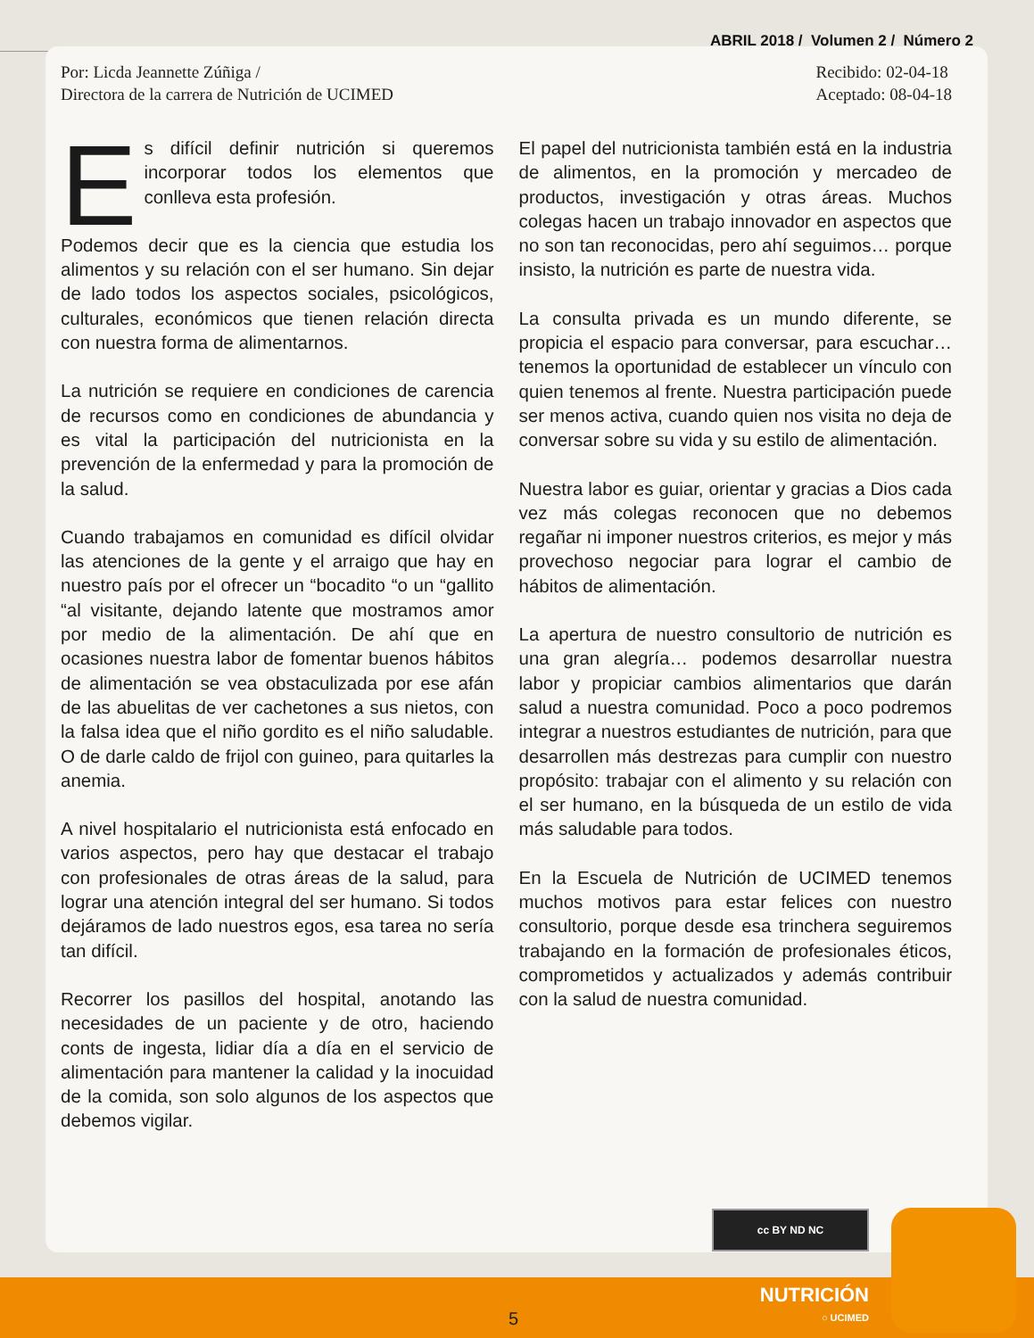ABRIL 2018 / Volumen 2 / Número 2
Por: Licda Jeannette Zúñiga /
Directora de la carrera de Nutrición de UCIMED
Recibido: 02-04-18
Aceptado: 08-04-18
Es difícil definir nutrición si queremos incorporar todos los elementos que conlleva esta profesión.
Podemos decir que es la ciencia que estudia los alimentos y su relación con el ser humano. Sin dejar de lado todos los aspectos sociales, psicológicos, culturales, económicos que tienen relación directa con nuestra forma de alimentarnos.
La nutrición se requiere en condiciones de carencia de recursos como en condiciones de abundancia y es vital la participación del nutricionista en la prevención de la enfermedad y para la promoción de la salud.
Cuando trabajamos en comunidad es difícil olvidar las atenciones de la gente y el arraigo que hay en nuestro país por el ofrecer un “bocadito “o un “gallito “al visitante, dejando latente que mostramos amor por medio de la alimentación. De ahí que en ocasiones nuestra labor de fomentar buenos hábitos de alimentación se vea obstaculizada por ese afán de las abuelitas de ver cachetones a sus nietos, con la falsa idea que el niño gordito es el niño saludable. O de darle caldo de frijol con guineo, para quitarles la anemia.
A nivel hospitalario el nutricionista está enfocado en varios aspectos, pero hay que destacar el trabajo con profesionales de otras áreas de la salud, para lograr una atención integral del ser humano. Si todos dejáramos de lado nuestros egos, esa tarea no sería tan difícil.
Recorrer los pasillos del hospital, anotando las necesidades de un paciente y de otro, haciendo conts de ingesta, lidiar día a día en el servicio de alimentación para mantener la calidad y la inocuidad de la comida, son solo algunos de los aspectos que debemos vigilar.
El papel del nutricionista también está en la industria de alimentos, en la promoción y mercadeo de productos, investigación y otras áreas. Muchos colegas hacen un trabajo innovador en aspectos que no son tan reconocidas, pero ahí seguimos… porque insisto, la nutrición es parte de nuestra vida.
La consulta privada es un mundo diferente, se propicia el espacio para conversar, para escuchar… tenemos la oportunidad de establecer un vínculo con quien tenemos al frente. Nuestra participación puede ser menos activa, cuando quien nos visita no deja de conversar sobre su vida y su estilo de alimentación.
Nuestra labor es guiar, orientar y gracias a Dios cada vez más colegas reconocen que no debemos regañar ni imponer nuestros criterios, es mejor y más provechoso negociar para lograr el cambio de hábitos de alimentación.
La apertura de nuestro consultorio de nutrición es una gran alegría… podemos desarrollar nuestra labor y propiciar cambios alimentarios que darán salud a nuestra comunidad. Poco a poco podremos integrar a nuestros estudiantes de nutrición, para que desarrollen más destrezas para cumplir con nuestro propósito: trabajar con el alimento y su relación con el ser humano, en la búsqueda de un estilo de vida más saludable para todos.
En la Escuela de Nutrición de UCIMED tenemos muchos motivos para estar felices con nuestro consultorio, porque desde esa trinchera seguiremos trabajando en la formación de profesionales éticos, comprometidos y actualizados y además contribuir con la salud de nuestra comunidad.
cc BY ND NC
5
NUTRICIÓN
○ UCIMED